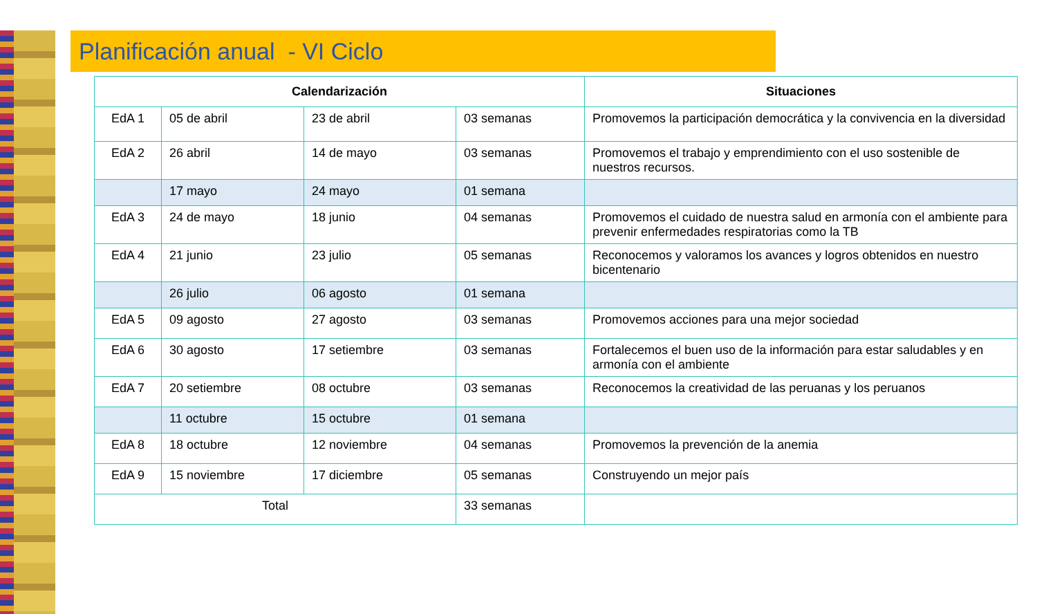Planificación anual - VI Ciclo
| Calendarización | | | | Situaciones |
| --- | --- | --- | --- | --- |
| EdA 1 | 05 de abril | 23 de abril | 03 semanas | Promovemos la participación democrática y la convivencia en la diversidad |
| EdA 2 | 26 abril | 14 de mayo | 03 semanas | Promovemos el trabajo y emprendimiento con el uso sostenible de nuestros recursos. |
| | 17 mayo | 24 mayo | 01 semana | |
| EdA 3 | 24 de mayo | 18 junio | 04 semanas | Promovemos el cuidado de nuestra salud en armonía con el ambiente para prevenir enfermedades respiratorias como la TB |
| EdA 4 | 21 junio | 23 julio | 05 semanas | Reconocemos y valoramos los avances y logros obtenidos en nuestro bicentenario |
| | 26 julio | 06 agosto | 01 semana | |
| EdA 5 | 09 agosto | 27 agosto | 03 semanas | Promovemos acciones para una mejor sociedad |
| EdA 6 | 30 agosto | 17 setiembre | 03 semanas | Fortalecemos el buen uso de la información para estar saludables y en armonía con el ambiente |
| EdA 7 | 20 setiembre | 08 octubre | 03 semanas | Reconocemos la creatividad de las peruanas y los peruanos |
| | 11 octubre | 15 octubre | 01 semana | |
| EdA 8 | 18 octubre | 12 noviembre | 04 semanas | Promovemos la prevención de la anemia |
| EdA 9 | 15 noviembre | 17 diciembre | 05 semanas | Construyendo un mejor país |
| Total | | | 33 semanas | |